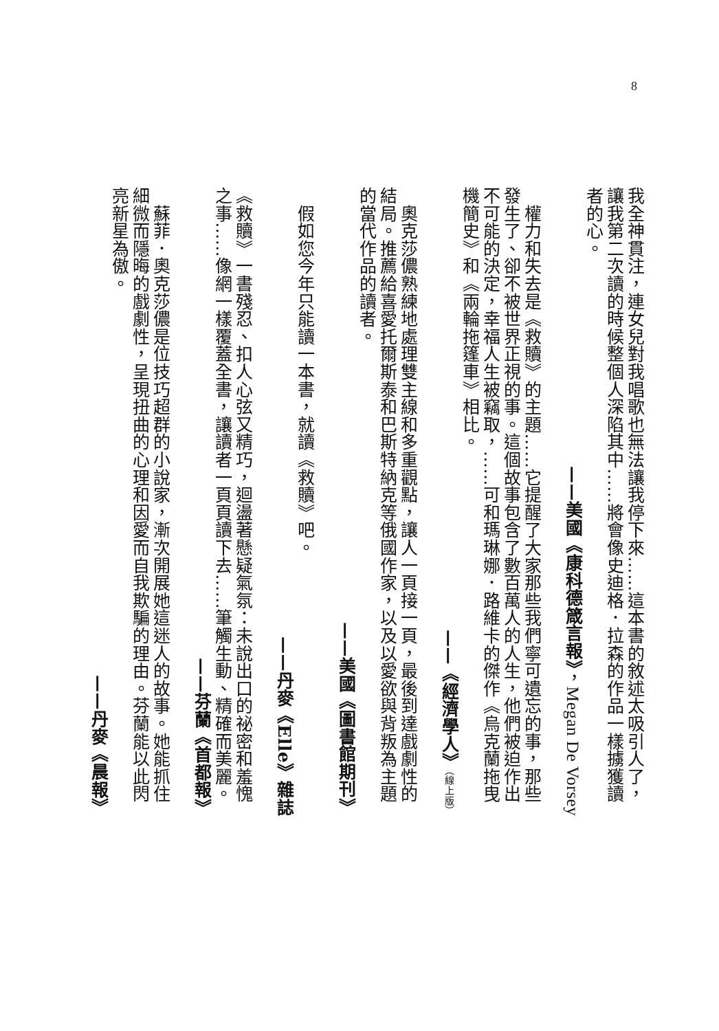8
我全神貫注，連女兒對我唱歌也無法讓我停下來……這本書的敘述太吸引人了，讓我第二次讀的時候整個人深陷其中……將會像史迪格．拉森的作品一樣擄獲讀者的心。
——美國《康科德箴言報》，Megan De Vorsey
　權力和失去是《救贖》的主題……它提醒了大家那些我們寧可遺忘的事，那些發生了、卻不被世界正視的事。這個故事包含了數百萬人的人生，他們被迫作出不可能的決定，幸福人生被竊取，……可和瑪琳娜．路維卡的傑作《烏克蘭拖曳機簡史》和《兩輪拖篷車》相比。
——《經濟學人》（線上版）
　奧克莎儂熟練地處理雙主線和多重觀點，讓人一頁接一頁，最後到達戲劇性的結局。推薦給喜愛托爾斯泰和巴斯特納克等俄國作家，以及以愛欲與背叛為主題的當代作品的讀者。
——美國《圖書館期刊》
　假如您今年只能讀一本書，就讀《救贖》吧。
——丹麥《Elle》雜誌
《救贖》一書殘忍、扣人心弦又精巧，迴盪著懸疑氣氛：未說出口的祕密和羞愧之事……像網一樣覆蓋全書，讓讀者一頁頁讀下去……筆觸生動、精確而美麗。
——芬蘭《首都報》
　蘇菲．奧克莎儂是位技巧超群的小說家，漸次開展她這迷人的故事。她能抓住細微而隱晦的戲劇性，呈現扭曲的心理和因愛而自我欺騙的理由。芬蘭能以此閃亮新星為傲。
——丹麥《晨報》